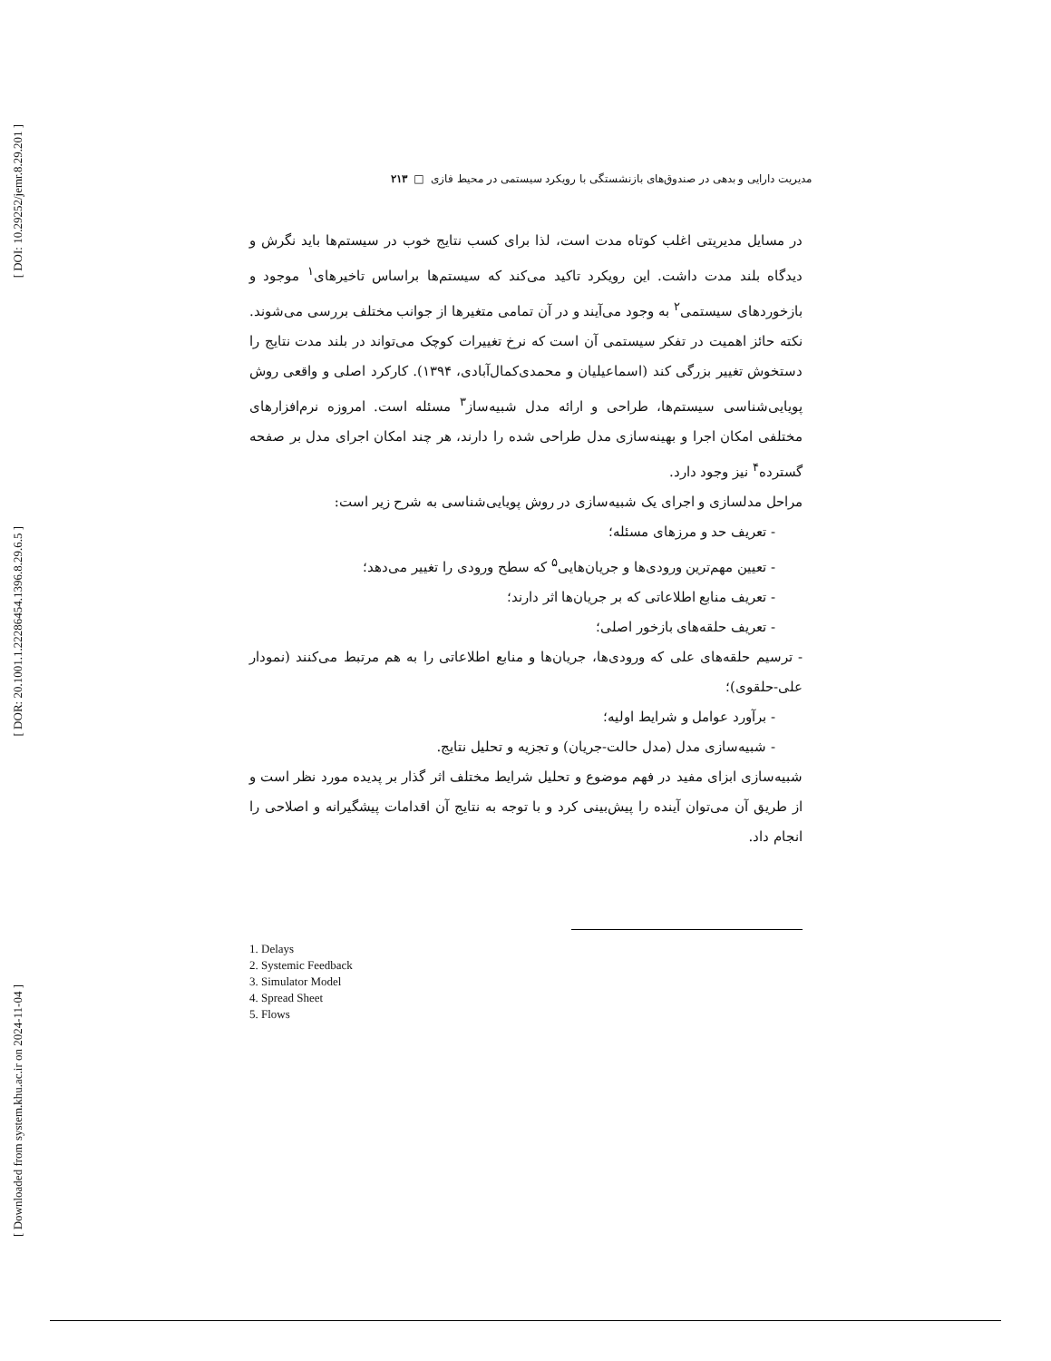[ DOI: 10.29252/jemr.8.29.201 ]
[ DOR: 20.1001.1.22286454.1396.8.29.6.5 ]
[ Downloaded from system.khu.ac.ir on 2024-11-04 ]
مدیریت دارایی و بدهی در صندوق‌های بازنشستگی با رویکرد سیستمی در محیط فازی □ ۲۱۳
در مسایل مدیریتی اغلب کوتاه مدت است، لذا برای کسب نتایج خوب در سیستم‌ها باید نگرش و دیدگاه بلند مدت داشت. این رویکرد تاکید می‌کند که سیستم‌ها براساس تاخیرهای<sup>۱</sup> موجود و بازخوردهای سیستمی<sup>۲</sup> به وجود می‌آیند و در آن تمامی متغیرها از جوانب مختلف بررسی می‌شوند. نکته حائز اهمیت در تفکر سیستمی آن است که نرخ تغییرات کوچک می‌تواند در بلند مدت نتایج را دستخوش تغییر بزرگی کند (اسماعیلیان و محمدی‌کمال‌آبادی، ۱۳۹۴). کارکرد اصلی و واقعی روش پویایی‌شناسی سیستم‌ها، طراحی و ارائه مدل شبیه‌ساز<sup>۳</sup> مسئله است. امروزه نرم‌افزارهای مختلفی امکان اجرا و بهینه‌سازی مدل طراحی شده را دارند، هر چند امکان اجرای مدل بر صفحه گسترده<sup>۴</sup> نیز وجود دارد.
مراحل مدلسازی و اجرای یک شبیه‌سازی در روش پویایی‌شناسی به شرح زیر است:
- تعریف حد و مرزهای مسئله؛
- تعیین مهم‌ترین ورودی‌ها و جریان‌هایی<sup>۵</sup> که سطح ورودی را تغییر می‌دهد؛
- تعریف منابع اطلاعاتی که بر جریان‌ها اثر دارند؛
- تعریف حلقه‌های بازخور اصلی؛
- ترسیم حلقه‌های علی که ورودی‌ها، جریان‌ها و منابع اطلاعاتی را به هم مرتبط می‌کنند (نمودار علی-حلقوی)؛
- برآورد عوامل و شرایط اولیه؛
- شبیه‌سازی مدل (مدل حالت-جریان) و تجزیه و تحلیل نتایج.
شبیه‌سازی ابزای مفید در فهم موضوع و تحلیل شرایط مختلف اثر گذار بر پدیده مورد نظر است و از طریق آن می‌توان آینده را پیش‌بینی کرد و با توجه به نتایج آن اقدامات پیشگیرانه و اصلاحی را انجام داد.
1. Delays
2. Systemic Feedback
3. Simulator Model
4. Spread Sheet
5. Flows